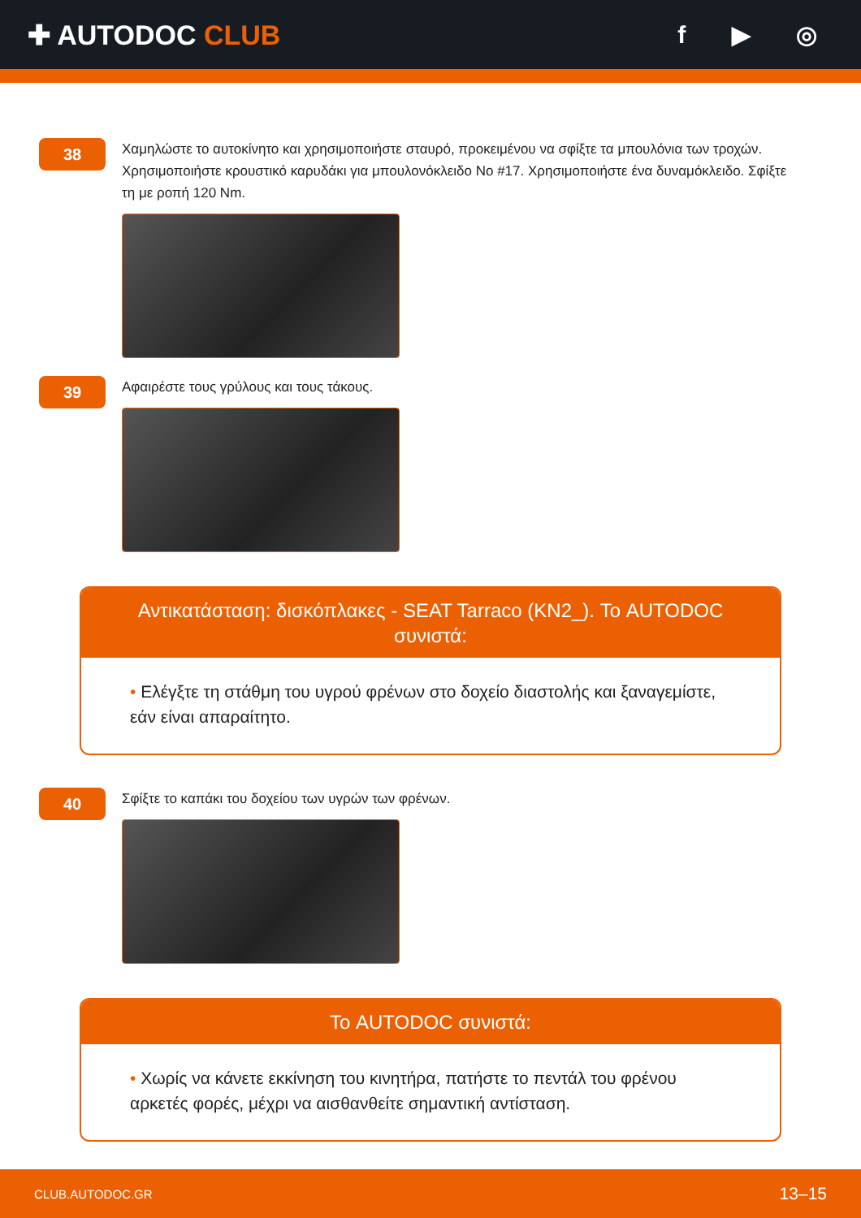✚ AUTODOC CLUB f ▶ ◎
38
Χαμηλώστε το αυτοκίνητο και χρησιμοποιήστε σταυρό, προκειμένου να σφίξτε τα μπουλόνια των τροχών. Χρησιμοποιήστε κρουστικό καρυδάκι για μπουλονόκλειδο No #17. Χρησιμοποιήστε ένα δυναμόκλειδο. Σφίξτε τη με ροπή 120 Nm.
39
Αφαιρέστε τους γρύλους και τους τάκους.
Αντικατάσταση: δισκόπλακες - SEAT Tarraco (KN2_). Το AUTODOC συνιστά:
• Ελέγξτε τη στάθμη του υγρού φρένων στο δοχείο διαστολής και ξαναγεμίστε, εάν είναι απαραίτητο.
40
Σφίξτε το καπάκι του δοχείου των υγρών των φρένων.
Το AUTODOC συνιστά:
• Χωρίς να κάνετε εκκίνηση του κινητήρα, πατήστε το πεντάλ του φρένου αρκετές φορές, μέχρι να αισθανθείτε σημαντική αντίσταση.
CLUB.AUTODOC.GR
13–15